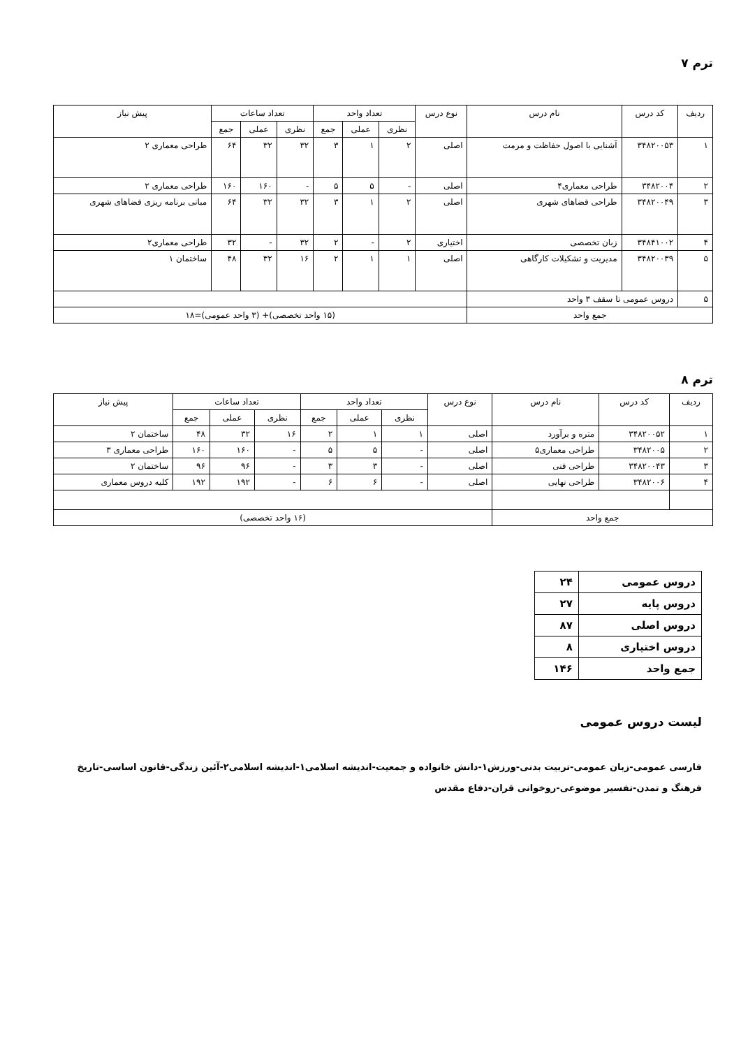ترم ۷
| ردیف | کد درس | نام درس | نوع درس | تعداد واحد | | | تعداد ساعات | | | پیش نیاز |
| --- | --- | --- | --- | --- | --- | --- | --- | --- | --- | --- |
| | | | | نظری | عملی | جمع | نظری | عملی | جمع | |
| ۱ | ۳۴۸۲۰۰۵۳ | آشنایی با اصول حفاظت و مرمت | اصلی | ۲ | ۱ | ۳ | ۳۲ | ۳۲ | ۶۴ | طراحی معماری ۲ |
| ۲ | ۳۴۸۲۰۰۴ | طراحی معماری۴ | اصلی | - | ۵ | ۵ | - | ۱۶۰ | ۱۶۰ | طراحی معماری ۲ |
| ۳ | ۳۴۸۲۰۰۴۹ | طراحی فضاهای شهری | اصلی | ۲ | ۱ | ۳ | ۳۲ | ۳۲ | ۶۴ | مبانی برنامه ریزی فضاهای شهری |
| ۴ | ۳۴۸۴۱۰۰۲ | زبان تخصصی | اختیاری | ۲ | - | ۲ | ۳۲ | - | ۳۲ | طراحی معماری۲ |
| ۵ | ۳۴۸۲۰۰۳۹ | مدیریت و تشکیلات کارگاهی | اصلی | ۱ | ۱ | ۲ | ۱۶ | ۳۲ | ۴۸ | ساختمان ۱ |
| ۵ | دروس عمومی تا سقف ۳ واحد | | | | | | | | | |
| جمع واحد | | | (۱۵ واحد تخصصی)+ (۳ واحد عمومی)=۱۸ | | | | | | | |
ترم ۸
| ردیف | کد درس | نام درس | نوع درس | تعداد واحد | | | تعداد ساعات | | | پیش نیاز |
| --- | --- | --- | --- | --- | --- | --- | --- | --- | --- | --- |
| | | | | نظری | عملی | جمع | نظری | عملی | جمع | |
| ۱ | ۳۴۸۲۰۰۵۲ | متره و برآورد | اصلی | ۱ | ۱ | ۲ | ۱۶ | ۳۲ | ۴۸ | ساختمان ۲ |
| ۲ | ۳۴۸۲۰۰۵ | طراحی معماری۵ | اصلی | - | ۵ | ۵ | - | ۱۶۰ | ۱۶۰ | طراحی معماری ۳ |
| ۳ | ۳۴۸۲۰۰۴۳ | طراحی فنی | اصلی | - | ۳ | ۳ | - | ۹۶ | ۹۶ | ساختمان ۲ |
| ۴ | ۳۴۸۲۰۰۶ | طراحی نهایی | اصلی | - | ۶ | ۶ | - | ۱۹۲ | ۱۹۲ | کلیه دروس معماری |
| جمع واحد | | | (۱۶ واحد تخصصی) | | | | | | | |
| دروس عمومی | ۲۴ |
| دروس پایه | ۲۷ |
| دروس اصلی | ۸۷ |
| دروس اختیاری | ۸ |
| جمع واحد | ۱۴۶ |
لیست دروس عمومی
فارسی عمومی-زبان عمومی-تربیت بدنی-ورزش۱-دانش خانواده و جمعیت-اندیشه اسلامی۱-اندیشه اسلامی۲-آئین زندگی-قانون اساسی-تاریخ فرهنگ و تمدن-تفسیر موضوعی-روخوانی قران-دفاع مقدس